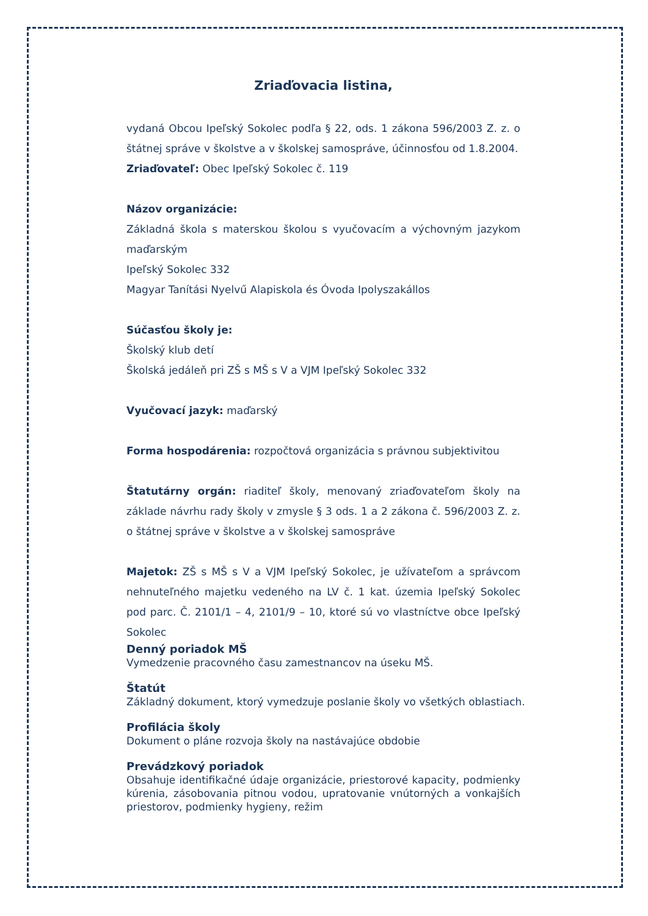Zriaďovacia listina,
vydaná Obcou Ipeľský Sokolec podľa § 22, ods. 1 zákona 596/2003 Z. z. o štátnej správe v školstve a v školskej samospráve, účinnosťou od 1.8.2004.
Zriaďovateľ: Obec Ipeľský Sokolec č. 119
Názov organizácie:
Základná škola s materskou školou s vyučovacím a výchovným jazykom maďarským
Ipeľský Sokolec 332
Magyar Tanítási Nyelvű Alapiskola és Óvoda Ipolyszakállos
Súčasťou školy je:
Školský klub detí
Školská jedáleň pri ZŠ s MŠ s V a VJM Ipeľský Sokolec 332
Vyučovací jazyk: maďarský
Forma hospodárenia: rozpočtová organizácia s právnou subjektivitou
Štatutárny orgán: riaditeľ školy, menovaný zriaďovateľom školy na základe návrhu rady školy v zmysle § 3 ods. 1 a 2 zákona č. 596/2003 Z. z. o štátnej správe v školstve a v školskej samospráve
Majetok: ZŠ s MŠ s V a VJM Ipeľský Sokolec, je užívateľom a správcom nehnuteľného majetku vedeného na LV č. 1 kat. územia Ipeľský Sokolec pod parc. Č. 2101/1 – 4, 2101/9 – 10, ktoré sú vo vlastníctve obce Ipeľský Sokolec
Denný poriadok MŠ
Vymedzenie pracovného času zamestnancov na úseku MŠ.
Štatút
Základný dokument, ktorý vymedzuje poslanie školy vo všetkých oblastiach.
Profilácia školy
Dokument o pláne rozvoja školy na nastávajúce obdobie
Prevádzkový poriadok
Obsahuje identifikačné údaje organizácie, priestorové kapacity, podmienky kúrenia, zásobovania pitnou vodou, upratovanie vnútorných a vonkajších priestorov, podmienky hygieny, režim